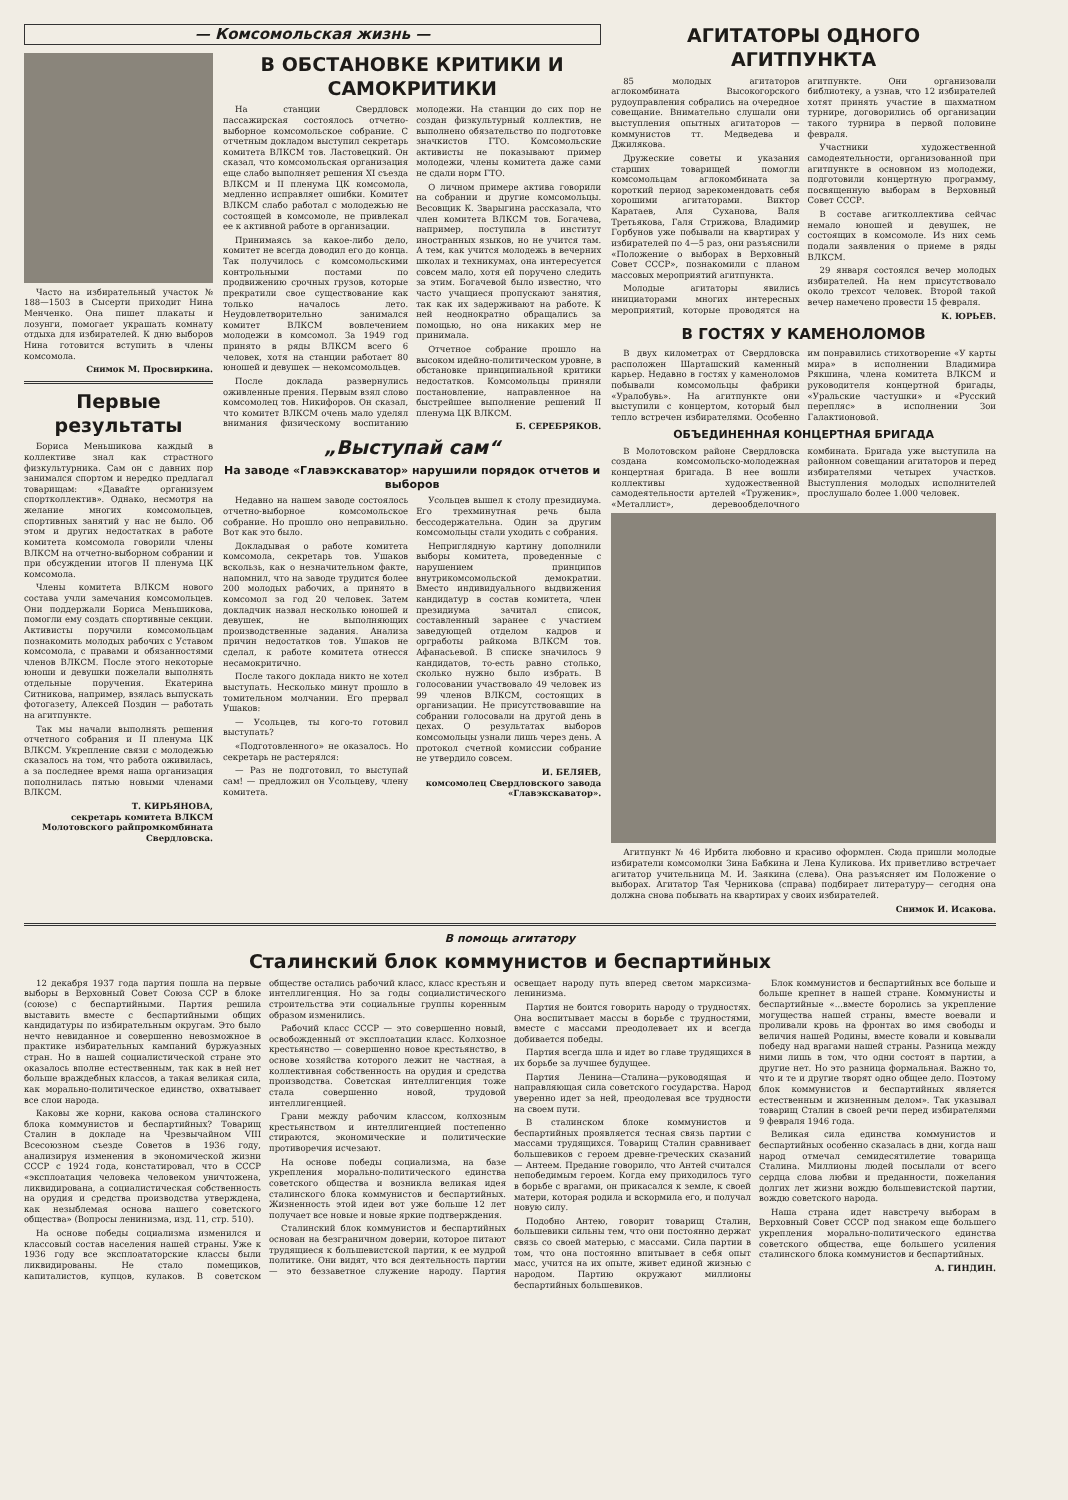— Комсомольская жизнь —
Часто на избирательный участок № 188—1503 в Сысерти приходит Нина Менченко. Она пишет плакаты и лозунги, помогает украшать комнату отдыха для избирателей. К дню выборов Нина готовится вступить в члены комсомола.
Снимок М. Просвиркина.
Первые результаты
Бориса Меньшикова каждый в коллективе знал как страстного физкультурника. Сам он с давних пор занимался спортом и нередко предлагал товарищам: «Давайте организуем спортколлектив». Однако, несмотря на желание многих комсомольцев, спортивных занятий у нас не было. Об этом и других недостатках в работе комитета комсомола говорили члены ВЛКСМ на отчетно-выборном собрании и при обсуждении итогов II пленума ЦК комсомола.
Члены комитета ВЛКСМ нового состава учли замечания комсомольцев. Они поддержали Бориса Меньшикова, помогли ему создать спортивные секции. Активисты поручили комсомольцам познакомить молодых рабочих с Уставом комсомола, с правами и обязанностями членов ВЛКСМ. После этого некоторые юноши и девушки пожелали выполнять отдельные поручения. Екатерина Ситникова, например, взялась выпускать фотогазету, Алексей Поздин — работать на агитпункте.
Так мы начали выполнять решения отчетного собрания и II пленума ЦК ВЛКСМ. Укрепление связи с молодежью сказалось на том, что работа оживилась, а за последнее время наша организация пополнилась пятью новыми членами ВЛКСМ.
Т. КИРЬЯНОВА,
секретарь комитета ВЛКСМ Молотовского райпромкомбината Свердловска.
В ОБСТАНОВКЕ КРИТИКИ И САМОКРИТИКИ
На станции Свердловск пассажирская состоялось отчетно-выборное комсомольское собрание. С отчетным докладом выступил секретарь комитета ВЛКСМ тов. Ластовецкий. Он сказал, что комсомольская организация еще слабо выполняет решения XI съезда ВЛКСМ и II пленума ЦК комсомола, медленно исправляет ошибки. Комитет ВЛКСМ слабо работал с молодежью не состоящей в комсомоле, не привлекал ее к активной работе в организации.
Принимаясь за какое-либо дело, комитет не всегда доводил его до конца. Так получилось с комсомольскими контрольными постами по продвижению срочных грузов, которые прекратили свое существование как только началось лето. Неудовлетворительно занимался комитет ВЛКСМ вовлечением молодежи в комсомол. За 1949 год принято в ряды ВЛКСМ всего 6 человек, хотя на станции работает 80 юношей и девушек — некомсомольцев.
После доклада развернулись оживленные прения. Первым взял слово комсомолец тов. Никифоров. Он сказал, что комитет ВЛКСМ очень мало уделял внимания физическому воспитанию молодежи. На станции до сих пор не создан физкультурный коллектив, не выполнено обязательство по подготовке значкистов ГТО. Комсомольские активисты не показывают пример молодежи, члены комитета даже сами не сдали норм ГТО.
О личном примере актива говорили на собрании и другие комсомольцы. Весовщик К. Зварыгина рассказала, что член комитета ВЛКСМ тов. Богачева, например, поступила в институт иностранных языков, но не учится там. А тем, как учится молодежь в вечерних школах и техникумах, она интересуется совсем мало, хотя ей поручено следить за этим. Богачевой было известно, что часто учащиеся пропускают занятия, так как их задерживают на работе. К ней неоднократно обращались за помощью, но она никаких мер не принимала.
Отчетное собрание прошло на высоком идейно-политическом уровне, в обстановке принципиальной критики недостатков. Комсомольцы приняли постановление, направленное на быстрейшее выполнение решений II пленума ЦК ВЛКСМ.
Б. СЕРЕБРЯКОВ.
„Выступай сам“
На заводе «Главэкскаватор» нарушили порядок отчетов и выборов
Недавно на нашем заводе состоялось отчетно-выборное комсомольское собрание. Но прошло оно неправильно. Вот как это было.
Докладывая о работе комитета комсомола, секретарь тов. Ушаков вскользь, как о незначительном факте, напомнил, что на заводе трудится более 200 молодых рабочих, а принято в комсомол за год 20 человек. Затем докладчик назвал несколько юношей и девушек, не выполняющих производственные задания. Анализа причин недостатков тов. Ушаков не сделал, к работе комитета отнесся несамокритично.
После такого доклада никто не хотел выступать. Несколько минут прошло в томительном молчании. Его прервал Ушаков:
— Усольцев, ты кого-то готовил выступать?
«Подготовленного» не оказалось. Но секретарь не растерялся:
— Раз не подготовил, то выступай сам! — предложил он Усольцеву, члену комитета.
Усольцев вышел к столу президиума. Его трехминутная речь была бессодержательна. Один за другим комсомольцы стали уходить с собрания.
Неприглядную картину дополнили выборы комитета, проведенные с нарушением принципов внутрикомсомольской демократии. Вместо индивидуального выдвижения кандидатур в состав комитета, член президиума зачитал список, составленный заранее с участием заведующей отделом кадров и оргработы райкома ВЛКСМ тов. Афанасьевой. В списке значилось 9 кандидатов, то-есть равно столько, сколько нужно было избрать. В голосовании участвовало 49 человек из 99 членов ВЛКСМ, состоящих в организации. Не присутствовавшие на собрании голосовали на другой день в цехах. О результатах выборов комсомольцы узнали лишь через день. А протокол счетной комиссии собрание не утвердило совсем.
И. БЕЛЯЕВ,
комсомолец Свердловского завода «Главэкскаватор».
АГИТАТОРЫ ОДНОГО АГИТПУНКТА
85 молодых агитаторов аглокомбината Высокогорского рудоуправления собрались на очередное совещание. Внимательно слушали они выступления опытных агитаторов — коммунистов тт. Медведева и Джилякова.
Дружеские советы и указания старших товарищей помогли комсомольцам аглокомбината за короткий период зарекомендовать себя хорошими агитаторами. Виктор Каратаев, Аля Суханова, Валя Третьякова, Галя Стрижова, Владимир Горбунов уже побывали на квартирах у избирателей по 4—5 раз, они разъяснили «Положение о выборах в Верховный Совет СССР», познакомили с планом массовых мероприятий агитпункта.
Молодые агитаторы явились инициаторами многих интересных мероприятий, которые проводятся на агитпункте. Они организовали библиотеку, а узнав, что 12 избирателей хотят принять участие в шахматном турнире, договорились об организации такого турнира в первой половине февраля.
Участники художественной самодеятельности, организованной при агитпункте в основном из молодежи, подготовили концертную программу, посвященную выборам в Верховный Совет СССР.
В составе агитколлектива сейчас немало юношей и девушек, не состоящих в комсомоле. Из них семь подали заявления о приеме в ряды ВЛКСМ.
29 января состоялся вечер молодых избирателей. На нем присутствовало около трехсот человек. Второй такой вечер намечено провести 15 февраля.
К. ЮРЬЕВ.
В ГОСТЯХ У КАМЕНОЛОМОВ
В двух километрах от Свердловска расположен Шарташский каменный карьер. Недавно в гостях у каменоломов побывали комсомольцы фабрики «Уралобувь». На агитпункте они выступили с концертом, который был тепло встречен избирателями. Особенно им понравились стихотворение «У карты мира» в исполнении Владимира Рякшина, члена комитета ВЛКСМ и руководителя концертной бригады, «Уральские частушки» и «Русский перепляс» в исполнении Зои Галактионовой.
ОБЪЕДИНЕННАЯ КОНЦЕРТНАЯ БРИГАДА
В Молотовском районе Свердловска создана комсомольско-молодежная концертная бригада. В нее вошли коллективы художественной самодеятельности артелей «Труженик», «Металлист», деревообделочного комбината. Бригада уже выступила на районном совещании агитаторов и перед избирателями четырех участков. Выступления молодых исполнителей прослушало более 1.000 человек.
Агитпункт № 46 Ирбита любовно и красиво оформлен. Сюда пришли молодые избиратели комсомолки Зина Бабкина и Лена Куликова. Их приветливо встречает агитатор учительница М. И. Заякина (слева). Она разъясняет им Положение о выборах. Агитатор Тая Черникова (справа) подбирает литературу— сегодня она должна снова побывать на квартирах у своих избирателей.
Снимок И. Исакова.
В помощь агитатору
Сталинский блок коммунистов и беспартийных
12 декабря 1937 года партия пошла на первые выборы в Верховный Совет Союза ССР в блоке (союзе) с беспартийными. Партия решила выставить вместе с беспартийными общих кандидатуры по избирательным округам. Это было нечто невиданное и совершенно невозможное в практике избирательных кампаний буржуазных стран. Но в нашей социалистической стране это оказалось вполне естественным, так как в ней нет больше враждебных классов, а такая великая сила, как морально-политическое единство, охватывает все слои народа.
Каковы же корни, какова основа сталинского блока коммунистов и беспартийных? Товарищ Сталин в докладе на Чрезвычайном VIII Всесоюзном съезде Советов в 1936 году, анализируя изменения в экономической жизни СССР с 1924 года, констатировал, что в СССР «эксплоатация человека человеком уничтожена, ликвидирована, а социалистическая собственность на орудия и средства производства утверждена, как незыблемая основа нашего советского общества» (Вопросы ленинизма, изд. 11, стр. 510).
На основе победы социализма изменился и классовый состав населения нашей страны. Уже к 1936 году все эксплоататорские классы были ликвидированы. Не стало помещиков, капиталистов, купцов, кулаков. В советском обществе остались рабочий класс, класс крестьян и интеллигенция. Но за годы социалистического строительства эти социальные группы коренным образом изменились.
Рабочий класс СССР — это совершенно новый, освобожденный от эксплоатации класс. Колхозное крестьянство — совершенно новое крестьянство, в основе хозяйства которого лежит не частная, а коллективная собственность на орудия и средства производства. Советская интеллигенция тоже стала совершенно новой, трудовой интеллигенцией.
Грани между рабочим классом, колхозным крестьянством и интеллигенцией постепенно стираются, экономические и политические противоречия исчезают.
На основе победы социализма, на базе укрепления морально-политического единства советского общества и возникла великая идея сталинского блока коммунистов и беспартийных. Жизненность этой идеи вот уже больше 12 лет получает все новые и новые яркие подтверждения.
Сталинский блок коммунистов и беспартийных основан на безграничном доверии, которое питают трудящиеся к большевистской партии, к ее мудрой политике. Они видят, что вся деятельность партии — это беззаветное служение народу. Партия освещает народу путь вперед светом марксизма-ленинизма.
Партия не боится говорить народу о трудностях. Она воспитывает массы в борьбе с трудностями, вместе с массами преодолевает их и всегда добивается победы.
Партия всегда шла и идет во главе трудящихся в их борьбе за лучшее будущее.
Партия Ленина—Сталина—руководящая и направляющая сила советского государства. Народ уверенно идет за ней, преодолевая все трудности на своем пути.
В сталинском блоке коммунистов и беспартийных проявляется тесная связь партии с массами трудящихся. Товарищ Сталин сравнивает большевиков с героем древне-греческих сказаний — Антеем. Предание говорило, что Антей считался непобедимым героем. Когда ему приходилось туго в борьбе с врагами, он прикасался к земле, к своей матери, которая родила и вскормила его, и получал новую силу.
Подобно Антею, говорит товарищ Сталин, большевики сильны тем, что они постоянно держат связь со своей матерью, с массами. Сила партии в том, что она постоянно впитывает в себя опыт масс, учится на их опыте, живет единой жизнью с народом. Партию окружают миллионы беспартийных большевиков.
Блок коммунистов и беспартийных все больше и больше крепнет в нашей стране. Коммунисты и беспартийные «...вместе боролись за укрепление могущества нашей страны, вместе воевали и проливали кровь на фронтах во имя свободы и величия нашей Родины, вместе ковали и ковывали победу над врагами нашей страны. Разница между ними лишь в том, что одни состоят в партии, а другие нет. Но это разница формальная. Важно то, что и те и другие творят одно общее дело. Поэтому блок коммунистов и беспартийных является естественным и жизненным делом». Так указывал товарищ Сталин в своей речи перед избирателями 9 февраля 1946 года.
Великая сила единства коммунистов и беспартийных особенно сказалась в дни, когда наш народ отмечал семидесятилетие товарища Сталина. Миллионы людей посылали от всего сердца слова любви и преданности, пожелания долгих лет жизни вождю большевистской партии, вождю советского народа.
Наша страна идет навстречу выборам в Верховный Совет СССР под знаком еще большего укрепления морально-политического единства советского общества, еще большего усиления сталинского блока коммунистов и беспартийных.
А. ГИНДИН.